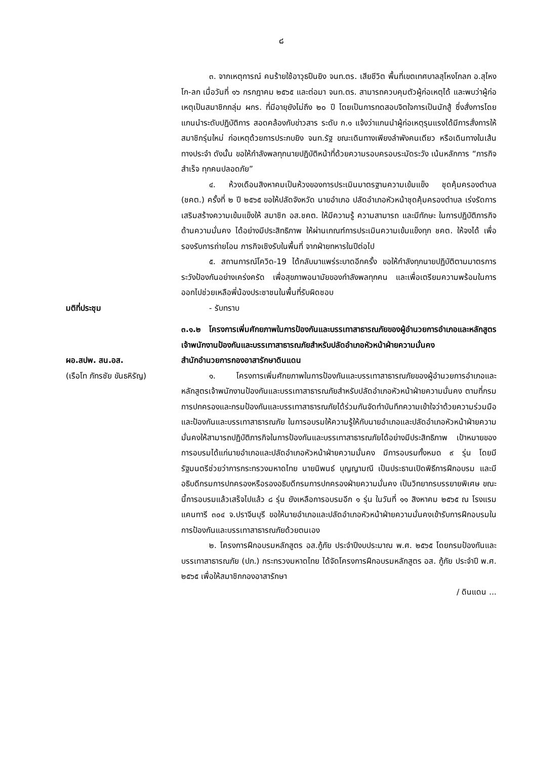๘
๓. จากเหตุการณ์ คนร้ายใช้อาวุธปืนยิง จนท.ตร. เสียชีวิต พื้นที่เขตเทศบาลสุโหงโกลก อ.สุไหงโก-ลก เมื่อวันที่ ๑๖ กรกฎาคม ๒๕๖๕ และต่อมา จนท.ตร. สามารถควบคุมตัวผู้ก่อเหตุได้ และพบว่าผู้ก่อเหตุเป็นสมาชิกกลุ่ม ผกร. ที่มีอายุยังไม่ถึง ๒๐ ปี โดยเป็นการทดสอบจิตใจการเป็นนักสู้ ซึ่งสั่งการโดยแกนนำระดับปฏิบัติการ สอดคล้องกับข่าวสาร ระดับ ก.๑ แจ้งว่าแกนนำผู้ก่อเหตุรุนแรงได้มีการสั่งการให้สมาชิกรุ่นใหม่ ก่อเหตุด้วยการประกบยิง จนท.รัฐ ขณะเดินทางเพียงลำพังคนเดียว หรือเดินทางในเส้นทางประจำ ดังนั้น ขอให้กำลังพลทุกนายปฏิบัติหน้าที่ด้วยความรอบครอบระมัดระวัง เน้นหลักการ “ภารกิจสำเร็จ ทุกคนปลอดภัย”
๔. ห้วงเดือนสิงหาคมเป็นห้วงของการประเมินมาตรฐานความเข้มแข็ง ชุดคุ้มครองตำบล (ชคต.) ครั้งที่ ๒ ปี ๒๕๖๕ ขอให้ปลัดจังหวัด นายอำเภอ ปลัดอำเภอหัวหน้าชุดคุ้มครองตำบล เร่งรัดการเสริมสร้างความเข้มแข็งให้ สมาชิก อส.ชคต. ให้มีความรู้ ความสามารถ และมีทักษะ ในการปฏิบัติภารกิจด้านความมั่นคง ได้อย่างมีประสิทธิภาพ ให้ผ่านเกณฑ์การประเมินความเข้มแข็งทุก ชคต. ให้จงได้ เพื่อรองรับการถ่ายโอน ภารกิจเชิงรับในพื้นที่ จากฝ่ายทหารในปีต่อไป
๕. สถานการณ์โควิด-19 ได้กลับมาแพร่ระบาดอีกครั้ง ขอให้กำลังทุกนายปฏิบัติตามมาตรการระวังป้องกันอย่างเคร่งครัด เพื่อสุขภาพอนามัยของกำลังพลทุกคน และเพื่อเตรียมความพร้อมในการออกไปช่วยเหลือพี่น้องประชาชนในพื้นที่รับผิดชอบ
มติที่ประชุม - รับทราบ
๓.๑.๒ โครงการเพิ่มศักยภาพในการป้องกันและบรรเทาสาธารณภัยของผู้อำนวยการอำเภอและหลักสูตรเจ้าพนักงานป้องกันและบรรเทาสาธารณภัยสำหรับปลัดอำเภอหัวหน้าฝ่ายความมั่นคง
ผอ.สปพ. สน.อส.
(เรือโท ภัทรชัย ขันธหิรัญ)
สำนักอำนวยการกองอาสารักษาดินแดน
๑. โครงการเพิ่มศักยภาพในการป้องกันและบรรเทาสาธารณภัยของผู้อำนวยการอำเภอและหลักสูตรเจ้าพนักงานป้องกันและบรรเทาสาธารณภัยสำหรับปลัดอำเภอหัวหน้าฝ่ายความมั่นคง ตามที่กรมการปกครองและกรมป้องกันและบรรเทาสาธารณภัยได้ร่วมกันจัดทำบันทึกความเข้าใจว่าด้วยความร่วมมือและป้องกันและบรรเทาสาธารณภัย ในการอบรมให้ความรู้ให้กับนายอำเภอและปลัดอำเภอหัวหน้าฝ่ายความมั่นคงให้สามารถปฏิบัติภารกิจในการป้องกันและบรรเทาสาธารณภัยได้อย่างมีประสิทธิภาพ เป้าหมายของการอบรมได้แก่นายอำเภอและปลัดอำเภอหัวหน้าฝ่ายความมั่นคง มีการอบรมทั้งหมด ๙ รุ่น โดยมีรัฐมนตรีช่วยว่าการกระทรวงมหาดไทย นายนิพนธ์ บุญญามณี เป็นประธานเปิดพิธีการฝึกอบรม และมีอธิบดีกรมการปกครองหรือรองอธิบดีกรมการปกครองฝ่ายความมั่นคง เป็นวิทยากรบรรยายพิเศษ ขณะนี้การอบรมแล้วเสร็จไปแล้ว ๘ รุ่น ยังเหลือการอบรมอีก ๑ รุ่น ในวันที่ ๑๑ สิงหาคม ๒๕๖๕ ณ โรงแรมแคนทารี ๓๐๔ จ.ปราจีนบุรี ขอให้นายอำเภอและปลัดอำเภอหัวหน้าฝ่ายความมั่นคงเข้ารับการฝึกอบรมในการป้องกันและบรรเทาสาธารณภัยด้วยตนเอง
๒. โครงการฝึกอบรมหลักสูตร อส.กู้ภัย ประจำปีงบประมาณ พ.ศ. ๒๕๖๕ โดยกรมป้องกันและบรรเทาสาธารณภัย (ปภ.) กระทรวงมหาดไทย ได้จัดโครงการฝึกอบรมหลักสูตร อส. กู้ภัย ประจำปี พ.ศ. ๒๕๖๕ เพื่อให้สมาชิกกองอาสารักษา
/ ดินแดน ...